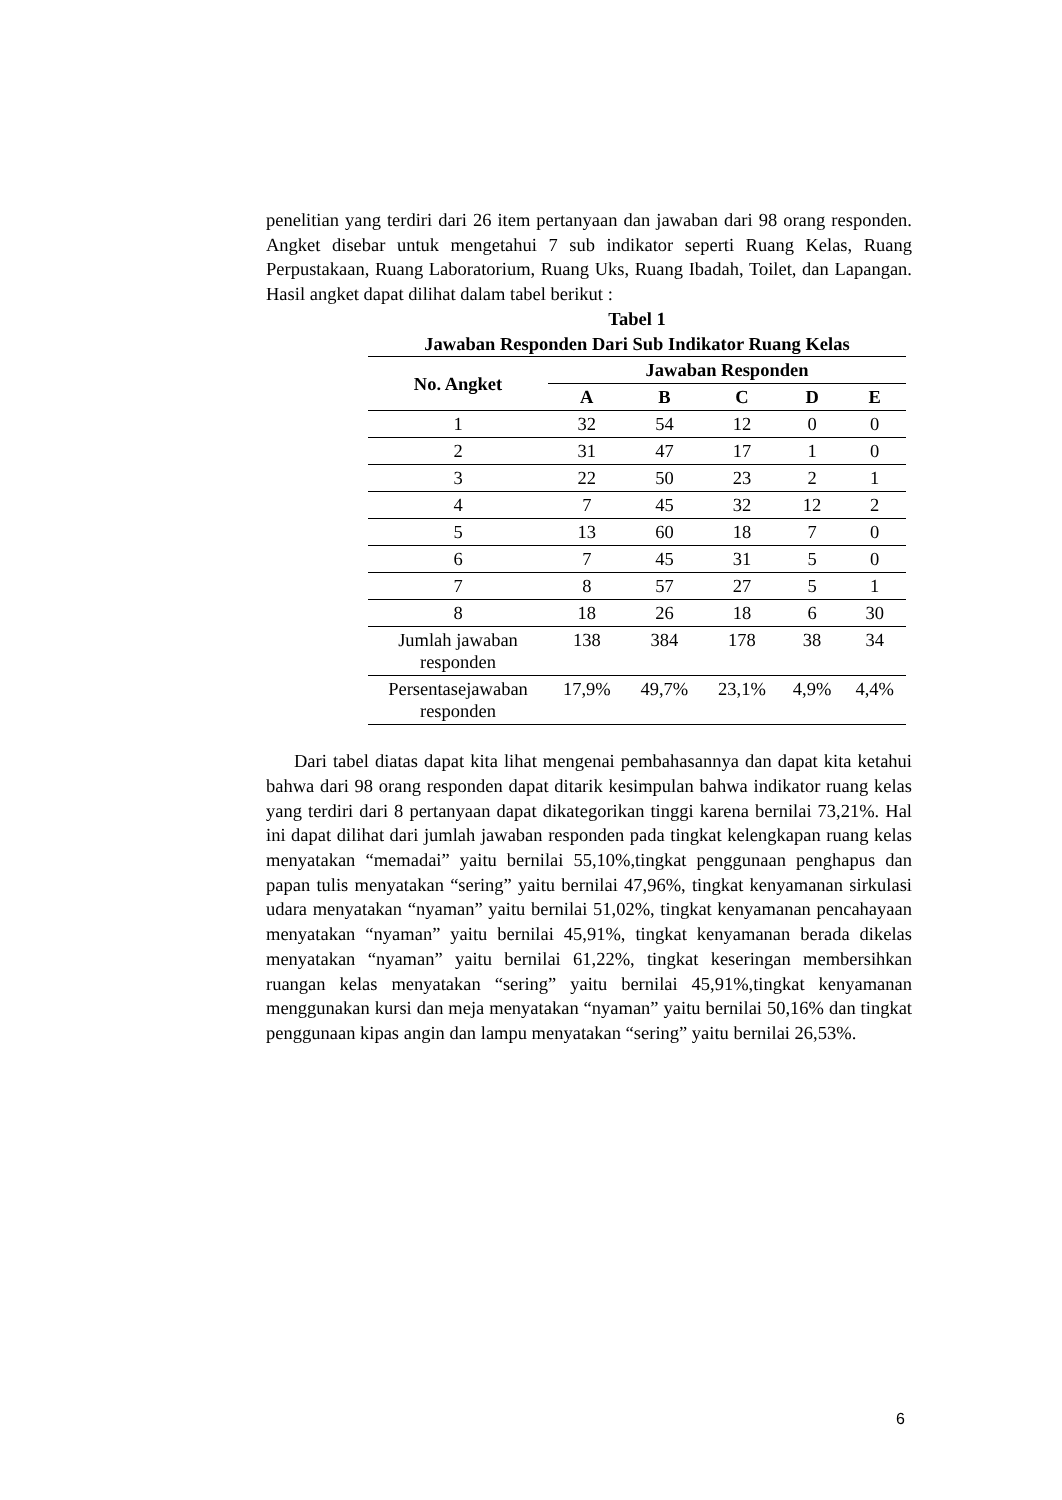penelitian yang terdiri dari 26 item pertanyaan dan jawaban dari 98 orang responden. Angket disebar untuk mengetahui 7 sub indikator seperti Ruang Kelas, Ruang Perpustakaan, Ruang Laboratorium, Ruang Uks, Ruang Ibadah, Toilet, dan Lapangan. Hasil angket dapat dilihat dalam tabel berikut :
Tabel 1
Jawaban Responden Dari Sub Indikator Ruang Kelas
| No. Angket | Jawaban Responden | | | | |
| --- | --- | --- | --- | --- | --- |
| | A | B | C | D | E |
| 1 | 32 | 54 | 12 | 0 | 0 |
| 2 | 31 | 47 | 17 | 1 | 0 |
| 3 | 22 | 50 | 23 | 2 | 1 |
| 4 | 7 | 45 | 32 | 12 | 2 |
| 5 | 13 | 60 | 18 | 7 | 0 |
| 6 | 7 | 45 | 31 | 5 | 0 |
| 7 | 8 | 57 | 27 | 5 | 1 |
| 8 | 18 | 26 | 18 | 6 | 30 |
| Jumlah jawaban responden | 138 | 384 | 178 | 38 | 34 |
| Persentasejawaban responden | 17,9% | 49,7% | 23,1% | 4,9% | 4,4% |
Dari tabel diatas dapat kita lihat mengenai pembahasannya dan dapat kita ketahui bahwa dari 98 orang responden dapat ditarik kesimpulan bahwa indikator ruang kelas yang terdiri dari 8 pertanyaan dapat dikategorikan tinggi karena bernilai 73,21%. Hal ini dapat dilihat dari jumlah jawaban responden pada tingkat kelengkapan ruang kelas menyatakan “memadai” yaitu bernilai 55,10%,tingkat penggunaan penghapus dan papan tulis menyatakan “sering” yaitu bernilai 47,96%, tingkat kenyamanan sirkulasi udara menyatakan “nyaman” yaitu bernilai 51,02%, tingkat kenyamanan pencahayaan menyatakan “nyaman” yaitu bernilai 45,91%, tingkat kenyamanan berada dikelas menyatakan “nyaman” yaitu bernilai 61,22%, tingkat keseringan membersihkan ruangan kelas menyatakan “sering” yaitu bernilai 45,91%,tingkat kenyamanan menggunakan kursi dan meja menyatakan “nyaman” yaitu bernilai 50,16% dan tingkat penggunaan kipas angin dan lampu menyatakan “sering” yaitu bernilai 26,53%.
6